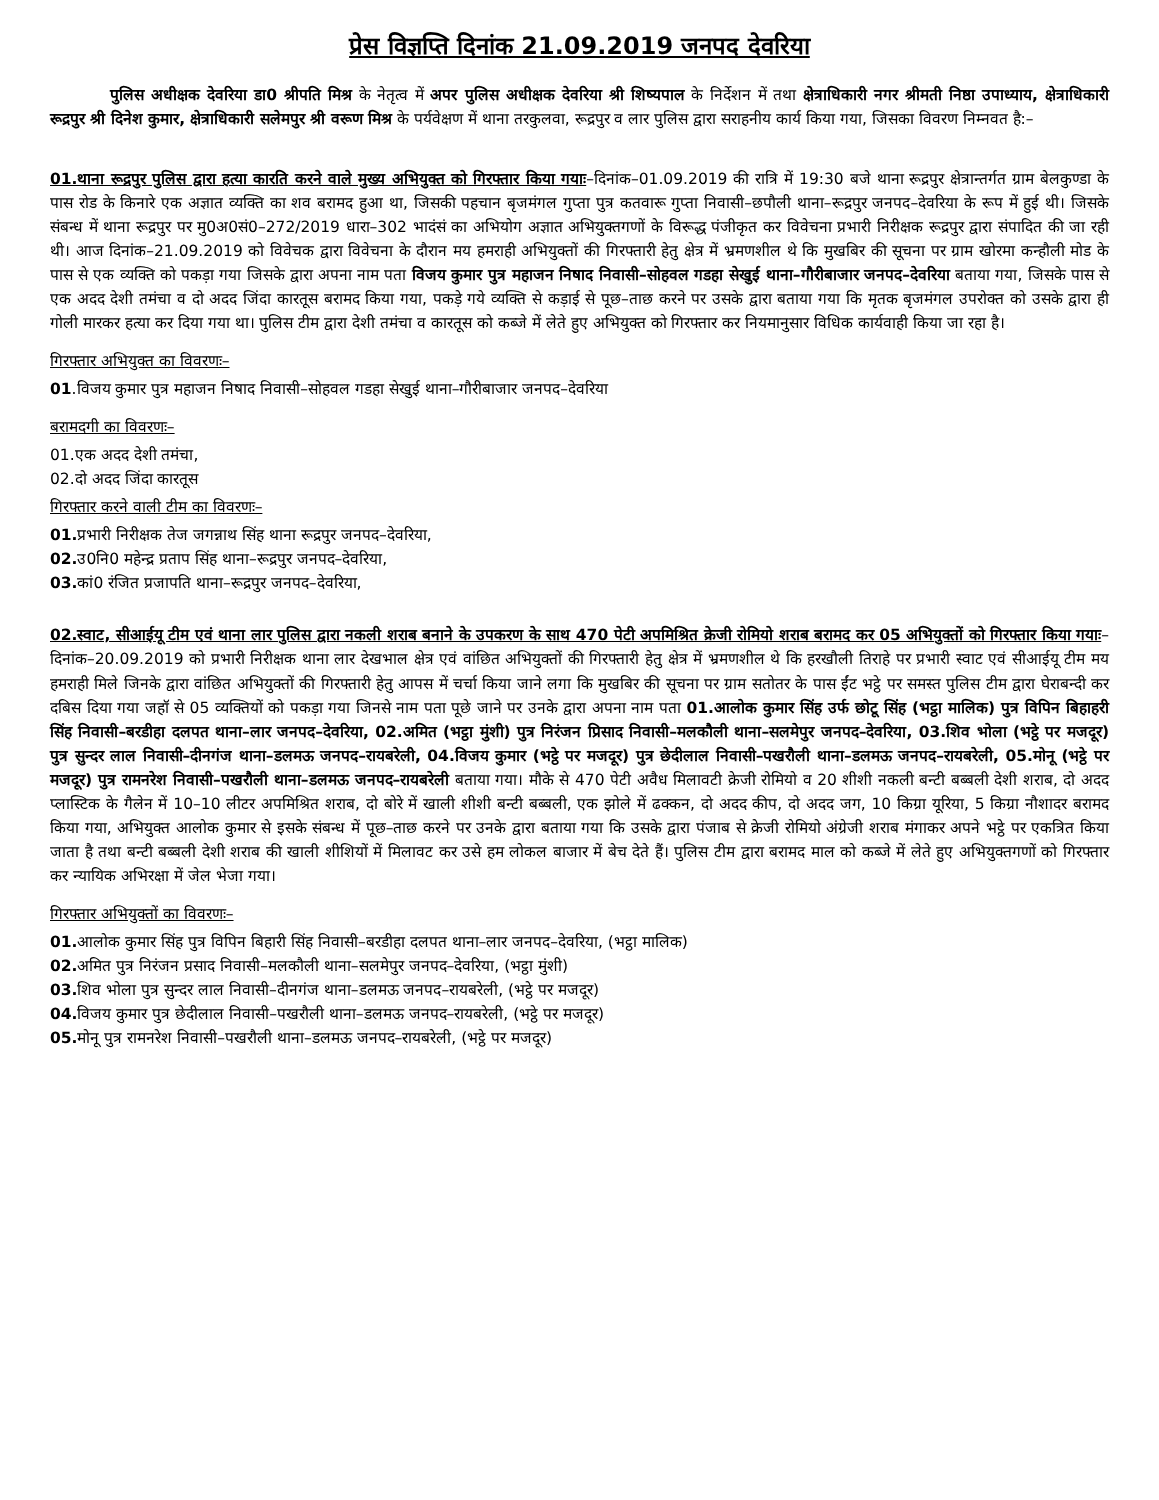प्रेस विज्ञप्ति दिनांक 21.09.2019 जनपद देवरिया
पुलिस अधीक्षक देवरिया डा0 श्रीपति मिश्र के नेतृत्व में अपर पुलिस अधीक्षक देवरिया श्री शिष्यपाल के निर्देशन में तथा क्षेत्राधिकारी नगर श्रीमती निष्ठा उपाध्याय, क्षेत्राधिकारी रूद्रपुर श्री दिनेश कुमार, क्षेत्राधिकारी सलेमपुर श्री वरूण मिश्र के पर्यवेक्षण में थाना तरकुलवा, रूद्रपुर व लार पुलिस द्वारा सराहनीय कार्य किया गया, जिसका विवरण निम्नवत है:–
01.थाना रूद्रपुर पुलिस द्वारा हत्या कारति करने वाले मुख्य अभियुक्त को गिरफ्तार किया गयाः–दिनांक–01.09.2019 की रात्रि में 19:30 बजे थाना रूद्रपुर क्षेत्रान्तर्गत ग्राम बेलकुण्डा के पास रोड के किनारे एक अज्ञात व्यक्ति का शव बरामद हुआ था, जिसकी पहचान बृजमंगल गुप्ता पुत्र कतवारू गुप्ता निवासी–छपौली थाना–रूद्रपुर जनपद–देवरिया के रूप में हुई थी। जिसके संबन्ध में थाना रूद्रपुर पर मु0अ0सं0–272/2019 धारा–302 भादंसं का अभियोग अज्ञात अभियुक्तगणों के विरूद्ध पंजीकृत कर विवेचना प्रभारी निरीक्षक रूद्रपुर द्वारा संपादित की जा रही थी। आज दिनांक–21.09.2019 को विवेचक द्वारा विवेचना के दौरान मय हमराही अभियुक्तों की गिरफ्तारी हेतु क्षेत्र में भ्रमणशील थे कि मुखबिर की सूचना पर ग्राम खोरमा कन्हौली मोड के पास से एक व्यक्ति को पकड़ा गया जिसके द्वारा अपना नाम पता विजय कुमार पुत्र महाजन निषाद निवासी–सोहवल गडहा सेखुई थाना–गौरीबाजार जनपद–देवरिया बताया गया, जिसके पास से एक अदद देशी तमंचा व दो अदद जिंदा कारतूस बरामद किया गया, पकड़े गये व्यक्ति से कड़ाई से पूछ–ताछ करने पर उसके द्वारा बताया गया कि मृतक बृजमंगल उपरोक्त को उसके द्वारा ही गोली मारकर हत्या कर दिया गया था। पुलिस टीम द्वारा देशी तमंचा व कारतूस को कब्जे में लेते हुए अभियुक्त को गिरफ्तार कर नियमानुसार विधिक कार्यवाही किया जा रहा है।
गिरफ्तार अभियुक्त का विवरणः–
01.विजय कुमार पुत्र महाजन निषाद निवासी–सोहवल गडहा सेखुई थाना–गौरीबाजार जनपद–देवरिया
बरामदगी का विवरणः–
01.एक अदद देशी तमंचा,
02.दो अदद जिंदा कारतूस
गिरफ्तार करने वाली टीम का विवरणः–
01. प्रभारी निरीक्षक तेज जगन्नाथ सिंह थाना रूद्रपुर जनपद–देवरिया,
02. उ0नि0 महेन्द्र प्रताप सिंह थाना–रूद्रपुर जनपद–देवरिया,
03. कां0 रंजित प्रजापति थाना–रूद्रपुर जनपद–देवरिया,
02.स्वाट, सीआईयू टीम एवं थाना लार पुलिस द्वारा नकली शराब बनाने के उपकरण के साथ 470 पेटी अपमिश्रित क्रेजी रोमियो शराब बरामद कर 05 अभियुक्तों को गिरफ्तार किया गयाः–दिनांक–20.09.2019 को प्रभारी निरीक्षक थाना लार देखभाल क्षेत्र एवं वांछित अभियुक्तों की गिरफ्तारी हेतु क्षेत्र में भ्रमणशील थे कि हरखौली तिराहे पर प्रभारी स्वाट एवं सीआईयू टीम मय हमराही मिले जिनके द्वारा वांछित अभियुक्तों की गिरफ्तारी हेतु आपस में चर्चा किया जाने लगा कि मुखबिर की सूचना पर ग्राम सतोतर के पास ईंट भट्ठे पर समस्त पुलिस टीम द्वारा घेराबन्दी कर दबिस दिया गया जहॉ से 05 व्यक्तियों को पकड़ा गया जिनसे नाम पता पूछे जाने पर उनके द्वारा अपना नाम पता 01.आलोक कुमार सिंह उर्फ छोटू सिंह (भट्ठा मालिक) पुत्र विपिन बिहाहरी सिंह निवासी–बरडीहा दलपत थाना–लार जनपद–देवरिया, 02.अमित (भट्ठा मुंशी) पुत्र निरंजन प्रिसाद निवासी–मलकौली थाना–सलमेपुर जनपद–देवरिया, 03.शिव भोला (भट्ठे पर मजदूर) पुत्र सुन्दर लाल निवासी–दीनगंज थाना–डलमऊ जनपद–रायबरेली, 04.विजय कुमार (भट्ठे पर मजदूर) पुत्र छेदीलाल निवासी–पखरौली थाना–डलमऊ जनपद–रायबरेली, 05.मोनू (भट्ठे पर मजदूर) पुत्र रामनरेश निवासी–पखरौली थाना–डलमऊ जनपद–रायबरेली बताया गया। मौके से 470 पेटी अवैध मिलावटी क्रेजी रोमियो व 20 शीशी नकली बन्टी बब्बली देशी शराब, दो अदद प्लास्टिक के गैलेन में 10–10 लीटर अपमिश्रित शराब, दो बोरे में खाली शीशी बन्टी बब्बली, एक झोले में ढक्कन, दो अदद कीप, दो अदद जग, 10 किग्रा यूरिया, 5 किग्रा नौशादर बरामद किया गया, अभियुक्त आलोक कुमार से इसके संबन्ध में पूछ–ताछ करने पर उनके द्वारा बताया गया कि उसके द्वारा पंजाब से क्रेजी रोमियो अंग्रेजी शराब मंगाकर अपने भट्ठे पर एकत्रित किया जाता है तथा बन्टी बब्बली देशी शराब की खाली शीशियों में मिलावट कर उसे हम लोकल बाजार में बेच देते हैं। पुलिस टीम द्वारा बरामद माल को कब्जे में लेते हुए अभियुक्तगणों को गिरफ्तार कर न्यायिक अभिरक्षा में जेल भेजा गया।
गिरफ्तार अभियुक्तों का विवरणः–
01. आलोक कुमार सिंह पुत्र विपिन बिहारी सिंह निवासी–बरडीहा दलपत थाना–लार जनपद–देवरिया, (भट्ठा मालिक)
02. अमित पुत्र निरंजन प्रसाद निवासी–मलकौली थाना–सलमेपुर जनपद–देवरिया, (भट्ठा मुंशी)
03. शिव भोला पुत्र सुन्दर लाल निवासी–दीनगंज थाना–डलमऊ जनपद–रायबरेली, (भट्ठे पर मजदूर)
04. विजय कुमार पुत्र छेदीलाल निवासी–पखरौली थाना–डलमऊ जनपद–रायबरेली, (भट्ठे पर मजदूर)
05. मोनू पुत्र रामनरेश निवासी–पखरौली थाना–डलमऊ जनपद–रायबरेली, (भट्ठे पर मजदूर)